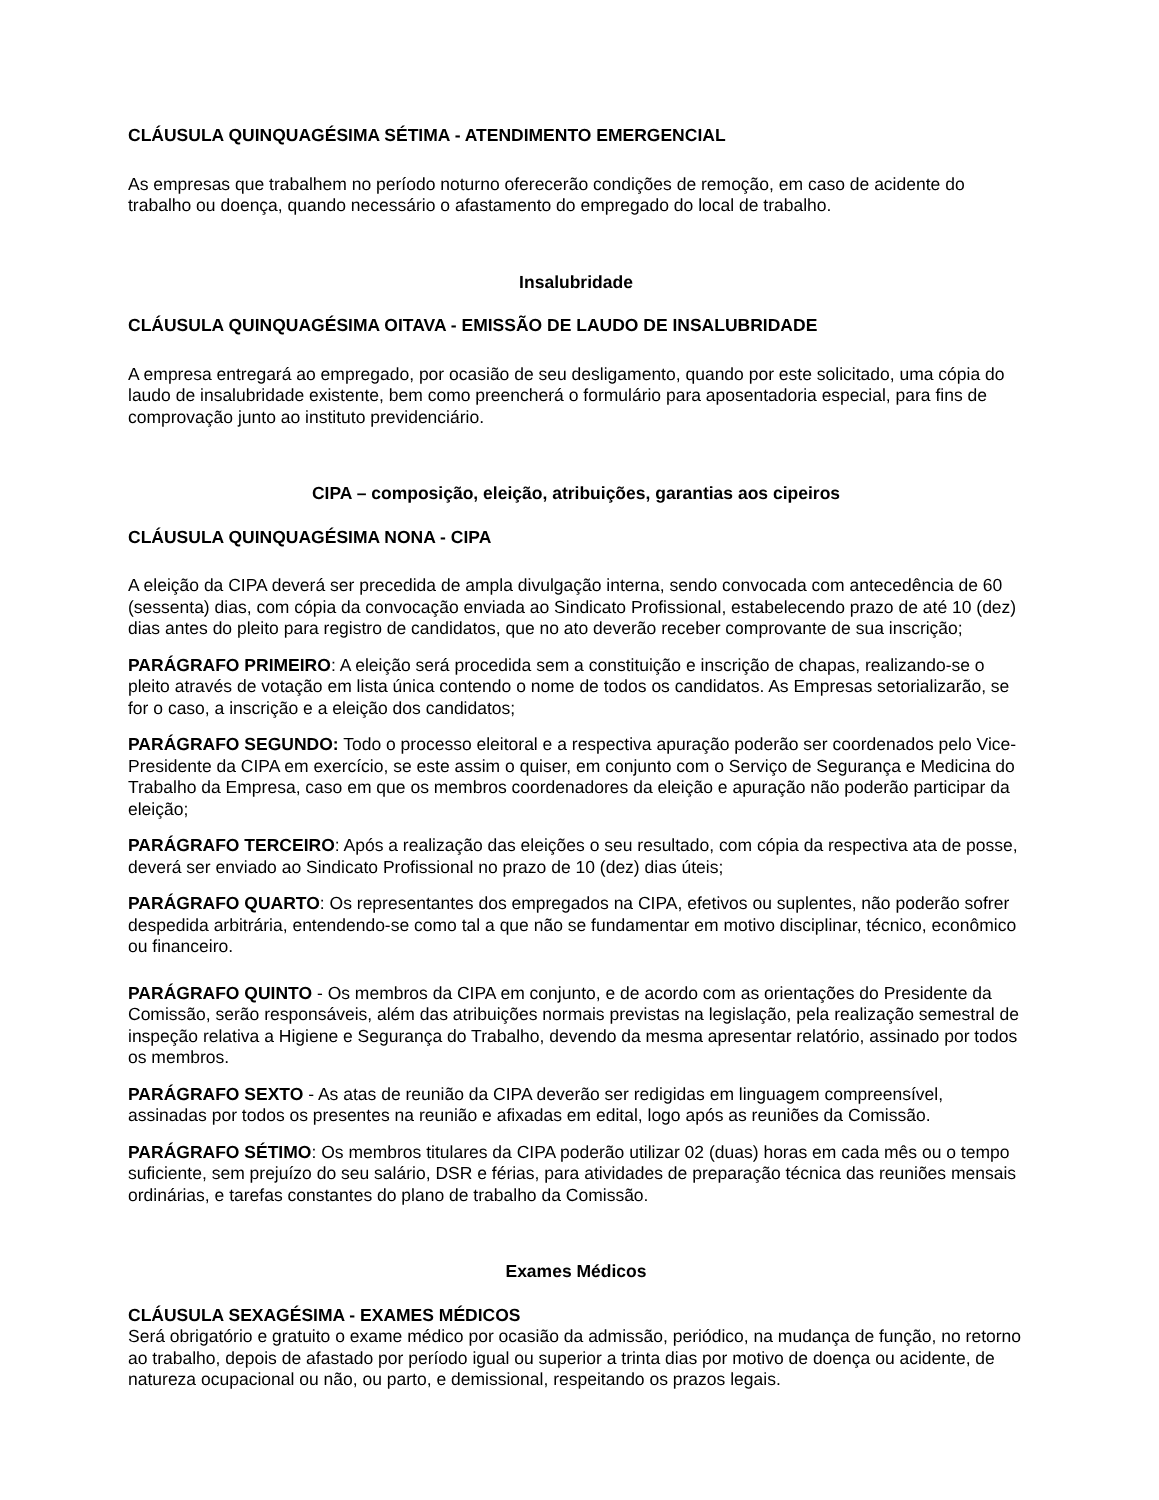CLÁUSULA QUINQUAGÉSIMA SÉTIMA - ATENDIMENTO EMERGENCIAL
As empresas que trabalhem no período noturno oferecerão condições de remoção, em caso de acidente do trabalho ou doença, quando necessário o afastamento do empregado do local de trabalho.
Insalubridade
CLÁUSULA QUINQUAGÉSIMA OITAVA - EMISSÃO DE LAUDO DE INSALUBRIDADE
A empresa entregará ao empregado, por ocasião de seu desligamento, quando por este solicitado, uma cópia do laudo de insalubridade existente, bem como preencherá o formulário para aposentadoria especial, para fins de comprovação junto ao instituto previdenciário.
CIPA – composição, eleição, atribuições, garantias aos cipeiros
CLÁUSULA QUINQUAGÉSIMA NONA - CIPA
A eleição da CIPA deverá ser precedida de ampla divulgação interna, sendo convocada com antecedência de 60 (sessenta) dias, com cópia da convocação enviada ao Sindicato Profissional, estabelecendo prazo de até 10 (dez) dias antes do pleito para registro de candidatos, que no ato deverão receber comprovante de sua inscrição;
PARÁGRAFO PRIMEIRO: A eleição será procedida sem a constituição e inscrição de chapas, realizando-se o pleito através de votação em lista única contendo o nome de todos os candidatos. As Empresas setorializarão, se for o caso, a inscrição e a eleição dos candidatos;
PARÁGRAFO SEGUNDO: Todo o processo eleitoral e a respectiva apuração poderão ser coordenados pelo Vice- Presidente da CIPA em exercício, se este assim o quiser, em conjunto com o Serviço de Segurança e Medicina do Trabalho da Empresa, caso em que os membros coordenadores da eleição e apuração não poderão participar da eleição;
PARÁGRAFO TERCEIRO: Após a realização das eleições o seu resultado, com cópia da respectiva ata de posse, deverá ser enviado ao Sindicato Profissional no prazo de 10 (dez) dias úteis;
PARÁGRAFO QUARTO: Os representantes dos empregados na CIPA, efetivos ou suplentes, não poderão sofrer despedida arbitrária, entendendo-se como tal a que não se fundamentar em motivo disciplinar, técnico, econômico ou financeiro.
PARÁGRAFO QUINTO - Os membros da CIPA em conjunto, e de acordo com as orientações do Presidente da Comissão, serão responsáveis, além das atribuições normais previstas na legislação, pela realização semestral de inspeção relativa a Higiene e Segurança do Trabalho, devendo da mesma apresentar relatório, assinado por todos os membros.
PARÁGRAFO SEXTO - As atas de reunião da CIPA deverão ser redigidas em linguagem compreensível, assinadas por todos os presentes na reunião e afixadas em edital, logo após as reuniões da Comissão.
PARÁGRAFO SÉTIMO: Os membros titulares da CIPA poderão utilizar 02 (duas) horas em cada mês ou o tempo suficiente, sem prejuízo do seu salário, DSR e férias, para atividades de preparação técnica das reuniões mensais ordinárias, e tarefas constantes do plano de trabalho da Comissão.
Exames Médicos
CLÁUSULA SEXAGÉSIMA - EXAMES MÉDICOS
Será obrigatório e gratuito o exame médico por ocasião da admissão, periódico, na mudança de função, no retorno ao trabalho, depois de afastado por período igual ou superior a trinta dias por motivo de doença ou acidente, de natureza ocupacional ou não, ou parto, e demissional, respeitando os prazos legais.